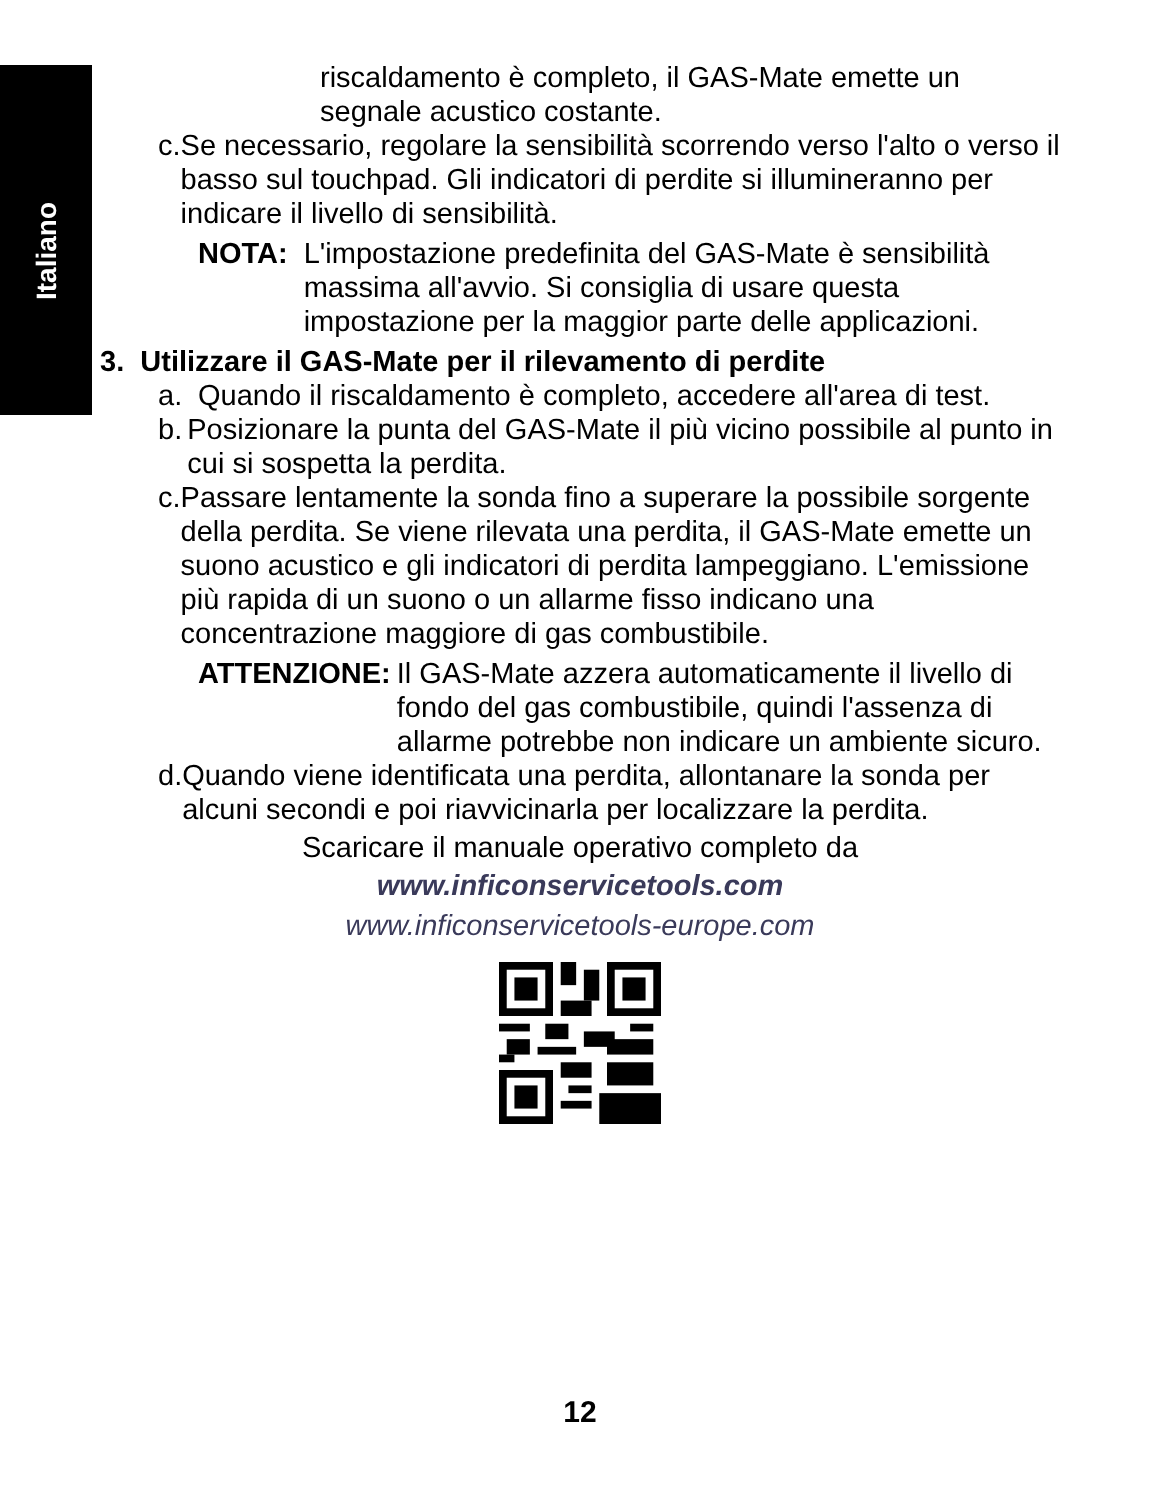Italiano
riscaldamento è completo, il GAS-Mate emette un segnale acustico costante.
c. Se necessario, regolare la sensibilità scorrendo verso l'alto o verso il basso sul touchpad. Gli indicatori di perdite si illumineranno per indicare il livello di sensibilità.
NOTA: L'impostazione predefinita del GAS-Mate è sensibilità massima all'avvio. Si consiglia di usare questa impostazione per la maggior parte delle applicazioni.
3. Utilizzare il GAS-Mate per il rilevamento di perdite
a. Quando il riscaldamento è completo, accedere all'area di test.
b. Posizionare la punta del GAS-Mate il più vicino possibile al punto in cui si sospetta la perdita.
c. Passare lentamente la sonda fino a superare la possibile sorgente della perdita. Se viene rilevata una perdita, il GAS-Mate emette un suono acustico e gli indicatori di perdita lampeggiano. L'emissione più rapida di un suono o un allarme fisso indicano una concentrazione maggiore di gas combustibile.
ATTENZIONE: Il GAS-Mate azzera automaticamente il livello di fondo del gas combustibile, quindi l'assenza di allarme potrebbe non indicare un ambiente sicuro.
d. Quando viene identificata una perdita, allontanare la sonda per alcuni secondi e poi riavvicinarla per localizzare la perdita.
Scaricare il manuale operativo completo da
www.inficonservicetools.com
www.inficonservicetools-europe.com
12